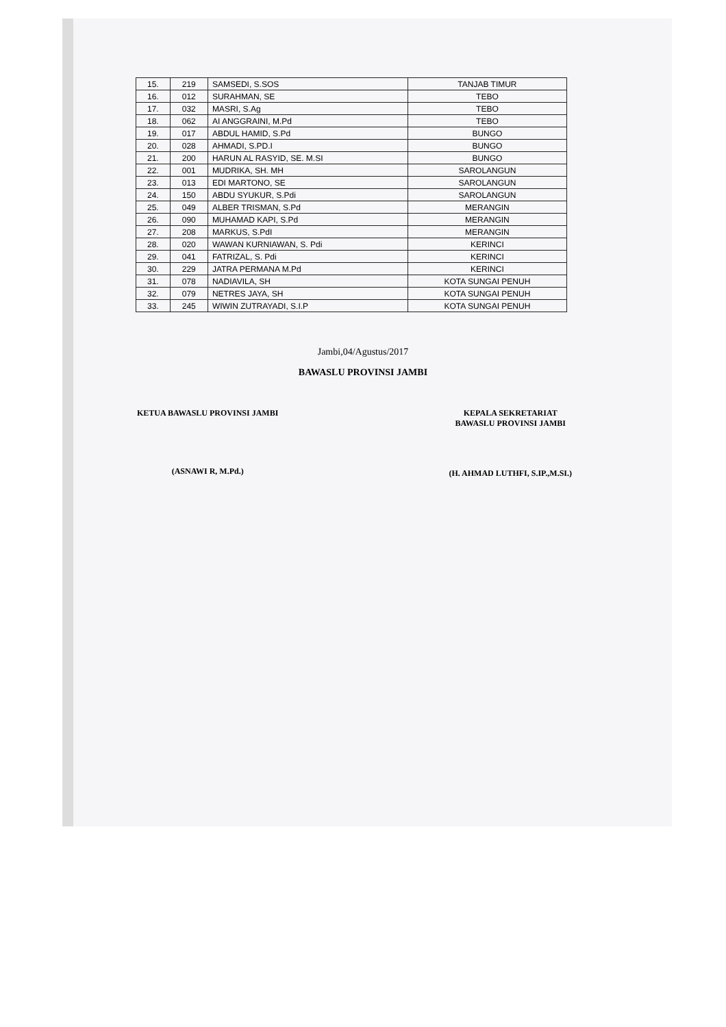| 15. | 219 | SAMSEDI, S.SOS | TANJAB TIMUR |
| 16. | 012 | SURAHMAN, SE | TEBO |
| 17. | 032 | MASRI, S.Ag | TEBO |
| 18. | 062 | AI ANGGRAINI, M.Pd | TEBO |
| 19. | 017 | ABDUL HAMID, S.Pd | BUNGO |
| 20. | 028 | AHMADI, S.PD.I | BUNGO |
| 21. | 200 | HARUN AL RASYID, SE. M.SI | BUNGO |
| 22. | 001 | MUDRIKA, SH. MH | SAROLANGUN |
| 23. | 013 | EDI MARTONO, SE | SAROLANGUN |
| 24. | 150 | ABDU SYUKUR, S.Pdi | SAROLANGUN |
| 25. | 049 | ALBER TRISMAN, S.Pd | MERANGIN |
| 26. | 090 | MUHAMAD KAPI, S.Pd | MERANGIN |
| 27. | 208 | MARKUS, S.PdI | MERANGIN |
| 28. | 020 | WAWAN KURNIAWAN, S. Pdi | KERINCI |
| 29. | 041 | FATRIZAL, S. Pdi | KERINCI |
| 30. | 229 | JATRA PERMANA M.Pd | KERINCI |
| 31. | 078 | NADIAVILA, SH | KOTA SUNGAI PENUH |
| 32. | 079 | NETRES JAYA, SH | KOTA SUNGAI PENUH |
| 33. | 245 | WIWIN ZUTRAYADI, S.I.P | KOTA SUNGAI PENUH |
Jambi,04/Agustus/2017
BAWASLU PROVINSI JAMBI
KETUA BAWASLU PROVINSI JAMBI
(ASNAWI R, M.Pd.)
KEPALA SEKRETARIAT
BAWASLU PROVINSI JAMBI
(H. AHMAD LUTHFI, S.IP.,M.SI.)